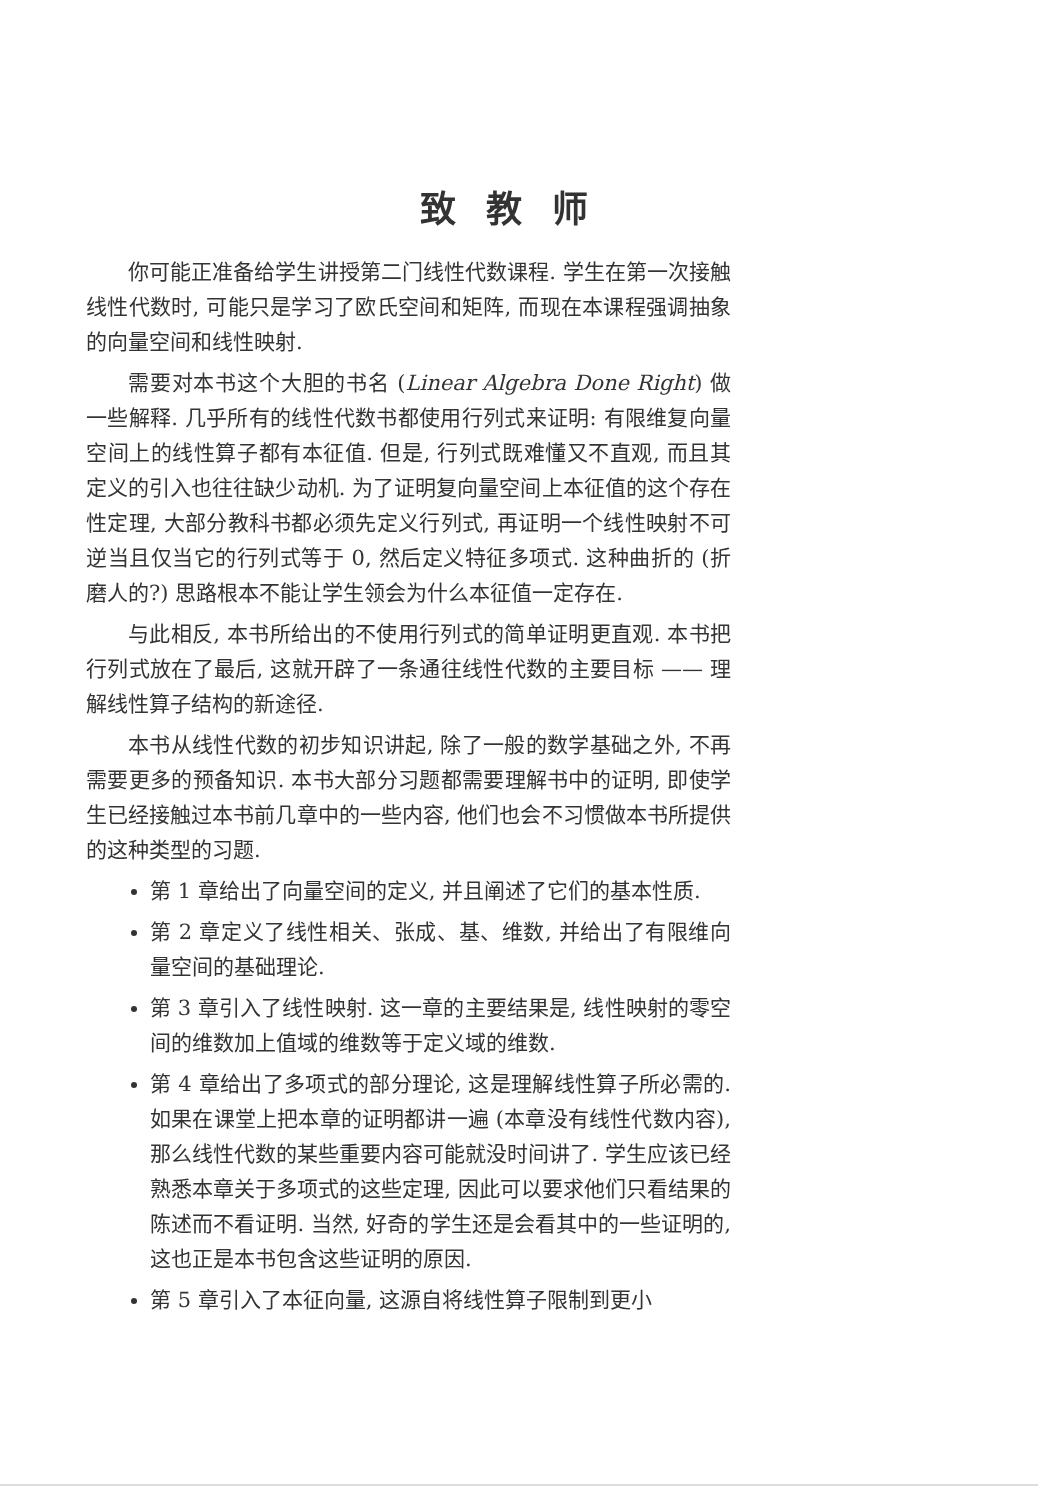致教师
你可能正准备给学生讲授第二门线性代数课程. 学生在第一次接触线性代数时, 可能只是学习了欧氏空间和矩阵, 而现在本课程强调抽象的向量空间和线性映射.
需要对本书这个大胆的书名 (Linear Algebra Done Right) 做一些解释. 几乎所有的线性代数书都使用行列式来证明: 有限维复向量空间上的线性算子都有本征值. 但是, 行列式既难懂又不直观, 而且其定义的引入也往往缺少动机. 为了证明复向量空间上本征值的这个存在性定理, 大部分教科书都必须先定义行列式, 再证明一个线性映射不可逆当且仅当它的行列式等于 0, 然后定义特征多项式. 这种曲折的 (折磨人的?) 思路根本不能让学生领会为什么本征值一定存在.
与此相反, 本书所给出的不使用行列式的简单证明更直观. 本书把行列式放在了最后, 这就开辟了一条通往线性代数的主要目标 —— 理解线性算子结构的新途径.
本书从线性代数的初步知识讲起, 除了一般的数学基础之外, 不再需要更多的预备知识. 本书大部分习题都需要理解书中的证明, 即使学生已经接触过本书前几章中的一些内容, 他们也会不习惯做本书所提供的这种类型的习题.
第 1 章给出了向量空间的定义, 并且阐述了它们的基本性质.
第 2 章定义了线性相关、张成、基、维数, 并给出了有限维向量空间的基础理论.
第 3 章引入了线性映射. 这一章的主要结果是, 线性映射的零空间的维数加上值域的维数等于定义域的维数.
第 4 章给出了多项式的部分理论, 这是理解线性算子所必需的. 如果在课堂上把本章的证明都讲一遍 (本章没有线性代数内容), 那么线性代数的某些重要内容可能就没时间讲了. 学生应该已经熟悉本章关于多项式的这些定理, 因此可以要求他们只看结果的陈述而不看证明. 当然, 好奇的学生还是会看其中的一些证明的, 这也正是本书包含这些证明的原因.
第 5 章引入了本征向量, 这源自将线性算子限制到更小